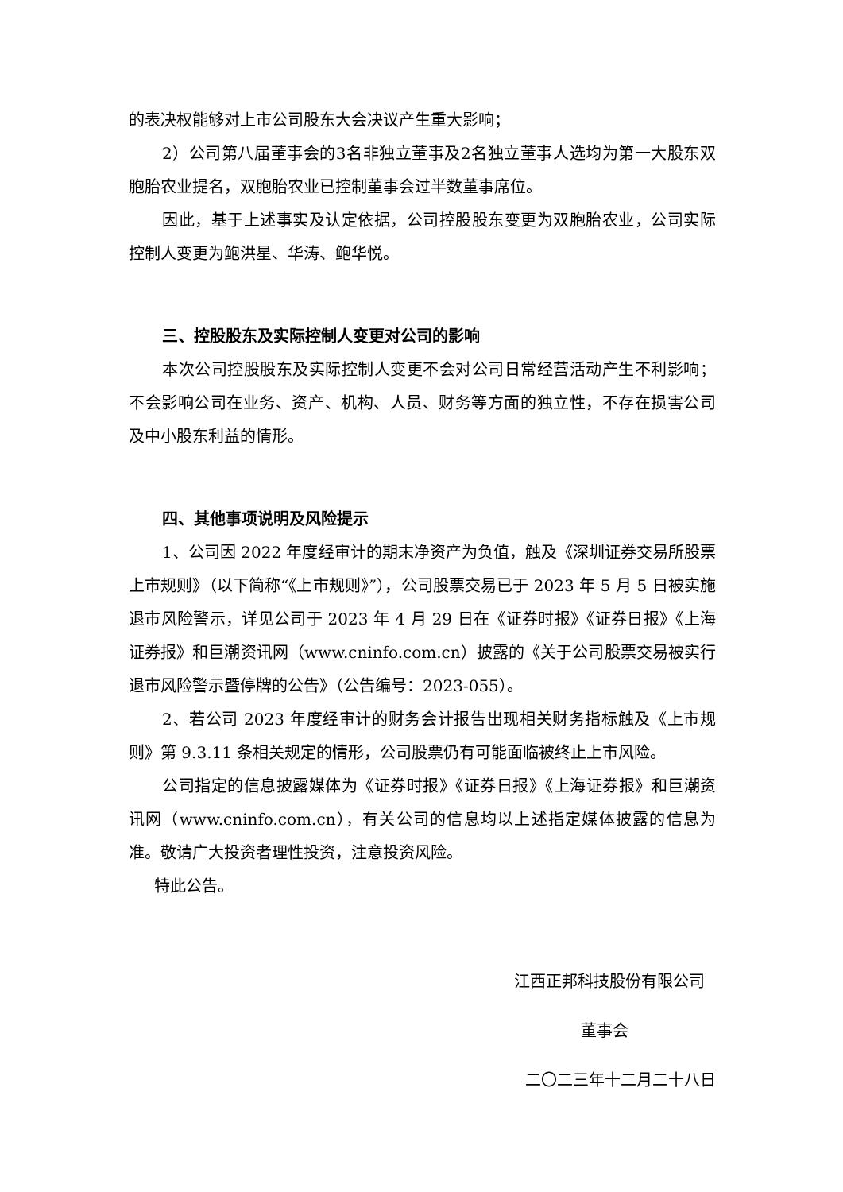的表决权能够对上市公司股东大会决议产生重大影响；
2）公司第八届董事会的3名非独立董事及2名独立董事人选均为第一大股东双胞胎农业提名，双胞胎农业已控制董事会过半数董事席位。
因此，基于上述事实及认定依据，公司控股股东变更为双胞胎农业，公司实际控制人变更为鲍洪星、华涛、鲍华悦。
三、控股股东及实际控制人变更对公司的影响
本次公司控股股东及实际控制人变更不会对公司日常经营活动产生不利影响；不会影响公司在业务、资产、机构、人员、财务等方面的独立性，不存在损害公司及中小股东利益的情形。
四、其他事项说明及风险提示
1、公司因 2022 年度经审计的期末净资产为负值，触及《深圳证券交易所股票上市规则》（以下简称“《上市规则》”），公司股票交易已于 2023 年 5 月 5 日被实施退市风险警示，详见公司于 2023 年 4 月 29 日在《证券时报》《证券日报》《上海证券报》和巨潮资讯网（www.cninfo.com.cn）披露的《关于公司股票交易被实行退市风险警示暨停牌的公告》（公告编号：2023-055）。
2、若公司 2023 年度经审计的财务会计报告出现相关财务指标触及《上市规则》第 9.3.11 条相关规定的情形，公司股票仍有可能面临被终止上市风险。
公司指定的信息披露媒体为《证券时报》《证券日报》《上海证券报》和巨潮资讯网（www.cninfo.com.cn），有关公司的信息均以上述指定媒体披露的信息为准。敬请广大投资者理性投资，注意投资风险。
特此公告。
江西正邦科技股份有限公司
董事会
二〇二三年十二月二十八日